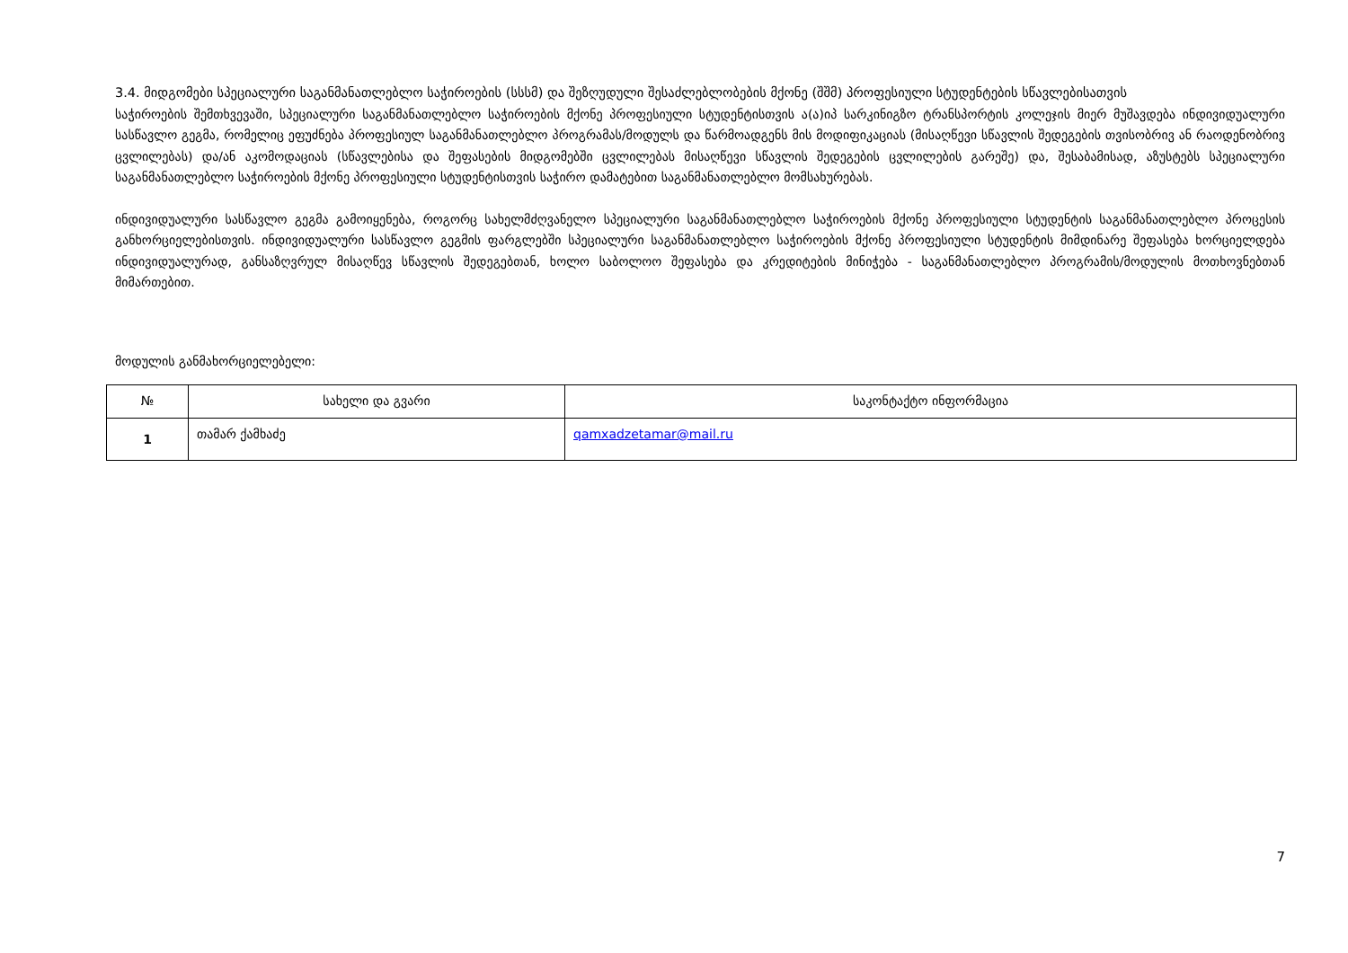3.4. მიდგომები სპეციალური საგანმანათლებლო საჭიროების (სსსმ) და შეზღუდული შესაძლებლობების მქონე (შშმ) პროფესიული სტუდენტების სწავლებისათვის
საჭიროების შემთხვევაში, სპეციალური საგანმანათლებლო საჭიროების მქონე პროფესიული სტუდენტისთვის ა(ა)იპ სარკინიგზო ტრანსპორტის კოლეჯის მიერ მუშავდება ინდივიდუალური სასწავლო გეგმა, რომელიც ეფუძნება პროფესიულ საგანმანათლებლო პროგრამას/მოდულს და წარმოადგენს მის მოდიფიკაციას (მისაღწევი სწავლის შედეგების თვისობრივ ან რაოდენობრივ ცვლილებას) და/ან აკომოდაციას (სწავლებისა და შეფასების მიდგომებში ცვლილებას მისაღწევი სწავლის შედეგების ცვლილების გარეშე) და, შესაბამისად, აზუსტებს სპეციალური საგანმანათლებლო საჭიროების მქონე პროფესიული სტუდენტისთვის საჭირო დამატებით საგანმანათლებლო მომსახურებას.
ინდივიდუალური სასწავლო გეგმა გამოიყენება, როგორც სახელმძღვანელო სპეციალური საგანმანათლებლო საჭიროების მქონე პროფესიული სტუდენტის საგანმანათლებლო პროცესის განხორციელებისთვის. ინდივიდუალური სასწავლო გეგმის ფარგლებში სპეციალური საგანმანათლებლო საჭიროების მქონე პროფესიული სტუდენტის მიმდინარე შეფასება ხორციელდება ინდივიდუალურად, განსაზღვრულ მისაღწევ სწავლის შედეგებთან, ხოლო საბოლოო შეფასება და კრედიტების მინიჭება - საგანმანათლებლო პროგრამის/მოდულის მოთხოვნებთან მიმართებით.
მოდულის განმახორციელებელი:
| № | სახელი და გვარი | საკონტაქტო ინფორმაცია |
| --- | --- | --- |
| 1 | თამარ ქამხაძე | qamxadzetamar@mail.ru |
7